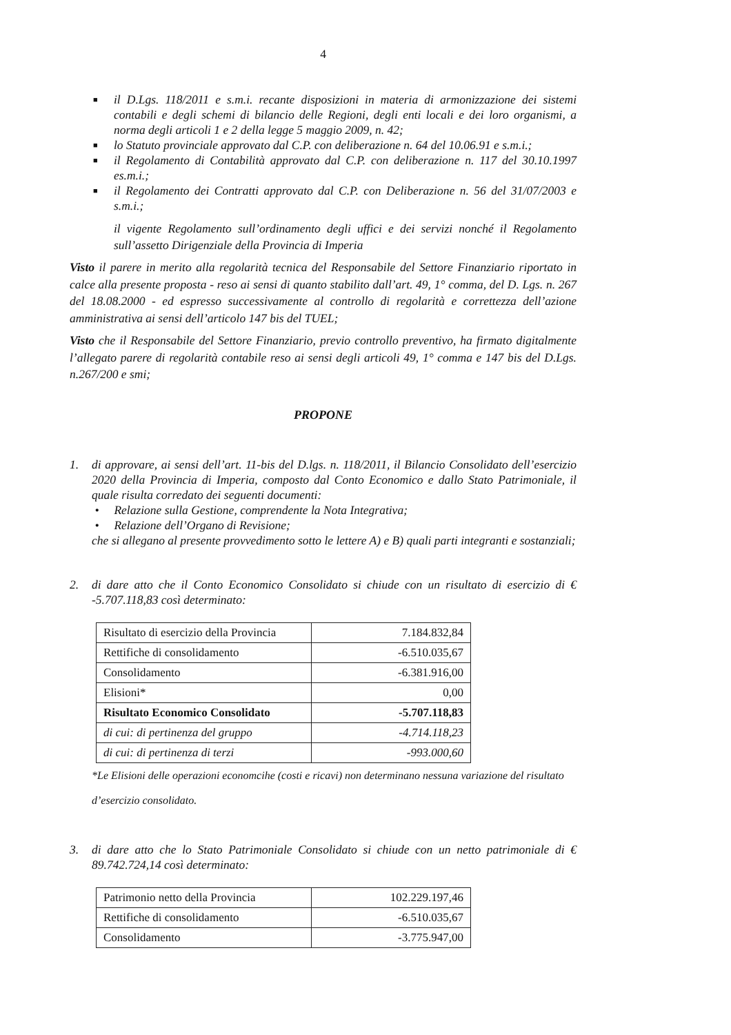4
■ il D.Lgs. 118/2011 e s.m.i. recante disposizioni in materia di armonizzazione dei sistemi contabili e degli schemi di bilancio delle Regioni, degli enti locali e dei loro organismi, a norma degli articoli 1 e 2 della legge 5 maggio 2009, n. 42;
■ lo Statuto provinciale approvato dal C.P. con deliberazione n. 64 del 10.06.91 e s.m.i.;
■ il Regolamento di Contabilità approvato dal C.P. con deliberazione n. 117 del 30.10.1997 es.m.i.;
■ il Regolamento dei Contratti approvato dal C.P. con Deliberazione n. 56 del 31/07/2003 e s.m.i.;
il vigente Regolamento sull’ordinamento degli uffici e dei servizi nonché il Regolamento sull’assetto Dirigenziale della Provincia di Imperia
Visto il parere in merito alla regolarità tecnica del Responsabile del Settore Finanziario riportato in calce alla presente proposta - reso ai sensi di quanto stabilito dall’art. 49, 1° comma, del D. Lgs. n. 267 del 18.08.2000 - ed espresso successivamente al controllo di regolarità e correttezza dell’azione amministrativa ai sensi dell’articolo 147 bis del TUEL;
Visto che il Responsabile del Settore Finanziario, previo controllo preventivo, ha firmato digitalmente l’allegato parere di regolarità contabile reso ai sensi degli articoli 49, 1° comma e 147 bis del D.Lgs. n.267/200 e smi;
PROPONE
1. di approvare, ai sensi dell’art. 11-bis del D.lgs. n. 118/2011, il Bilancio Consolidato dell’esercizio 2020 della Provincia di Imperia, composto dal Conto Economico e dallo Stato Patrimoniale, il quale risulta corredato dei seguenti documenti:
• Relazione sulla Gestione, comprendente la Nota Integrativa;
• Relazione dell’Organo di Revisione;
che si allegano al presente provvedimento sotto le lettere A) e B) quali parti integranti e sostanziali;
2. di dare atto che il Conto Economico Consolidato si chiude con un risultato di esercizio di € -5.707.118,83 così determinato:
| Risultato di esercizio della Provincia | 7.184.832,84 |
| Rettifiche di consolidamento | -6.510.035,67 |
| Consolidamento | -6.381.916,00 |
| Elisioni* | 0,00 |
| Risultato Economico Consolidato | -5.707.118,83 |
| di cui: di pertinenza del gruppo | -4.714.118,23 |
| di cui: di pertinenza di terzi | -993.000,60 |
*Le Elisioni delle operazioni economcihe (costi e ricavi) non determinano nessuna variazione del risultato d’esercizio consolidato.
3. di dare atto che lo Stato Patrimoniale Consolidato si chiude con un netto patrimoniale di € 89.742.724,14 così determinato:
| Patrimonio netto della Provincia | 102.229.197,46 |
| Rettifiche di consolidamento | -6.510.035,67 |
| Consolidamento | -3.775.947,00 |